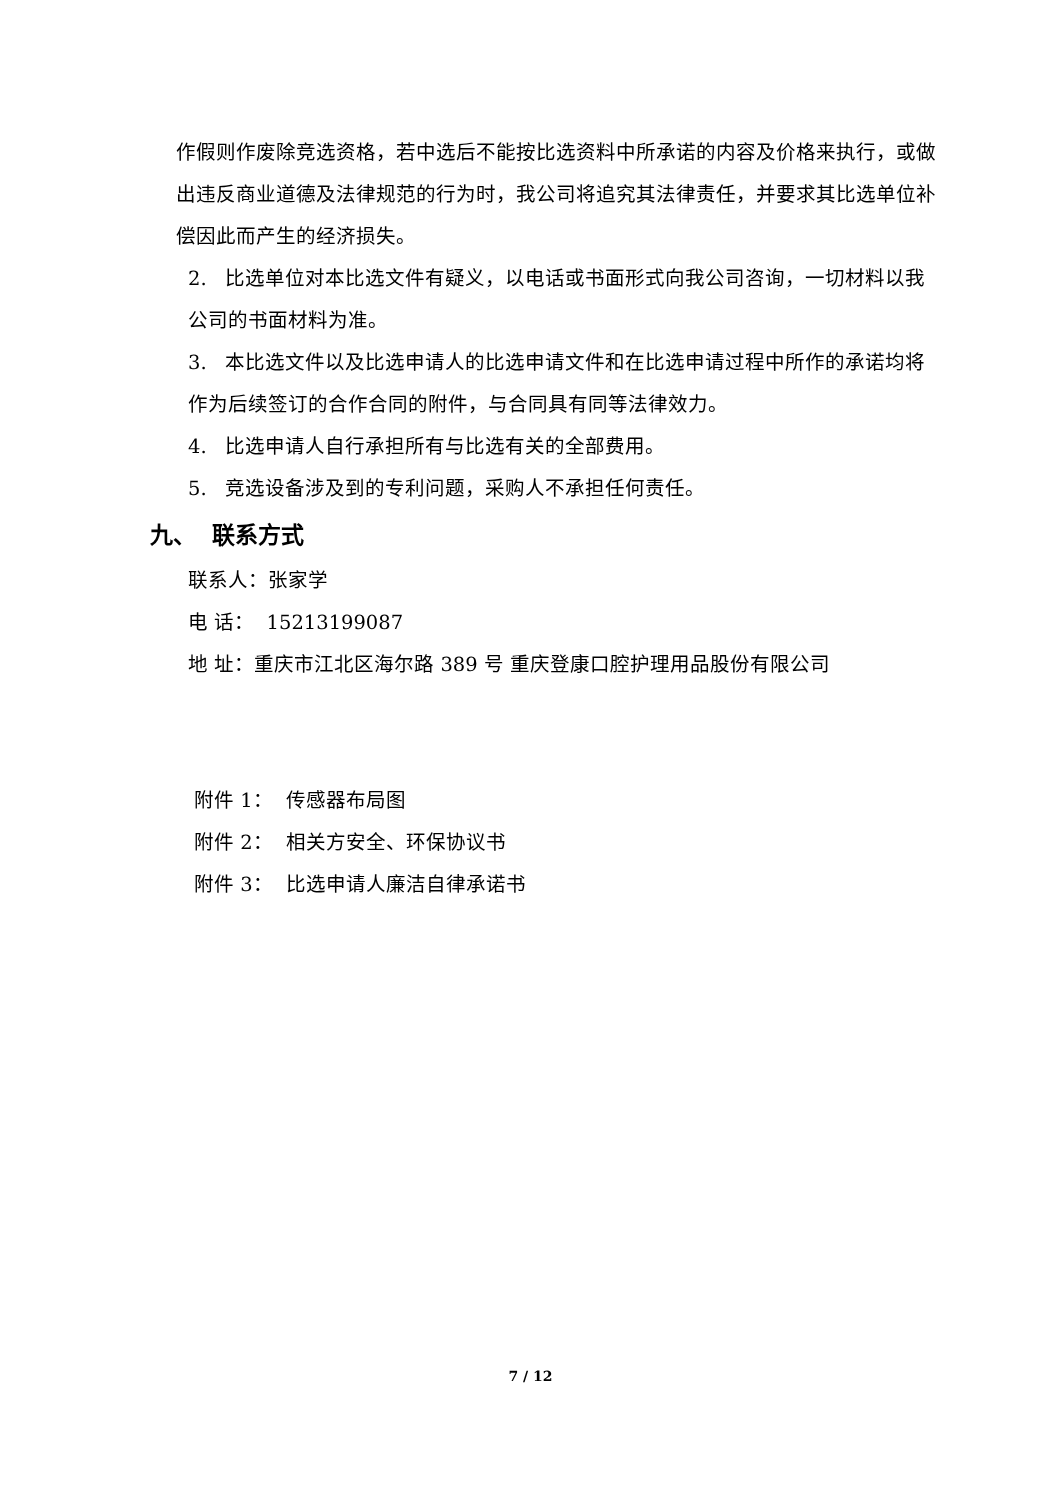作假则作废除竞选资格，若中选后不能按比选资料中所承诺的内容及价格来执行，或做出违反商业道德及法律规范的行为时，我公司将追究其法律责任，并要求其比选单位补偿因此而产生的经济损失。
2. 比选单位对本比选文件有疑义，以电话或书面形式向我公司咨询，一切材料以我公司的书面材料为准。
3. 本比选文件以及比选申请人的比选申请文件和在比选申请过程中所作的承诺均将作为后续签订的合作合同的附件，与合同具有同等法律效力。
4. 比选申请人自行承担所有与比选有关的全部费用。
5. 竞选设备涉及到的专利问题，采购人不承担任何责任。
九、 联系方式
联系人：张家学
电 话： 15213199087
地 址：重庆市江北区海尔路 389 号 重庆登康口腔护理用品股份有限公司
附件 1： 传感器布局图
附件 2： 相关方安全、环保协议书
附件 3： 比选申请人廉洁自律承诺书
7 / 12